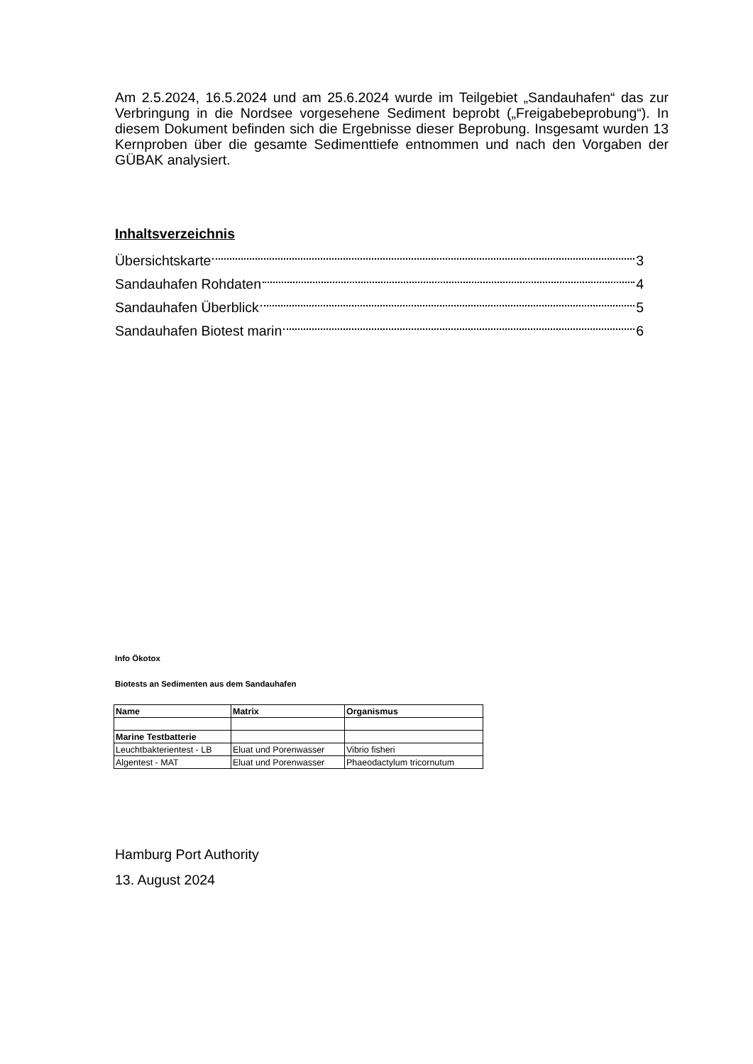Am 2.5.2024, 16.5.2024 und am 25.6.2024 wurde im Teilgebiet „Sandauhafen“ das zur Verbringung in die Nordsee vorgesehene Sediment beprobt („Freigabebeprobung“). In diesem Dokument befinden sich die Ergebnisse dieser Beprobung. Insgesamt wurden 13 Kernproben über die gesamte Sedimenttiefe entnommen und nach den Vorgaben der GÜBAK analysiert.
Inhaltsverzeichnis
Übersichtskarte 3
Sandauhafen Rohdaten 4
Sandauhafen Überblick 5
Sandauhafen Biotest marin 6
Info Ökotox
Biotests an Sedimenten aus dem Sandauhafen
| Name | Matrix | Organismus |
| --- | --- | --- |
| Marine Testbatterie | | |
| Leuchtbakterientest - LB | Eluat und Porenwasser | Vibrio fisheri |
| Algentest - MAT | Eluat und Porenwasser | Phaeodactylum tricornutum |
Hamburg Port Authority
13. August 2024